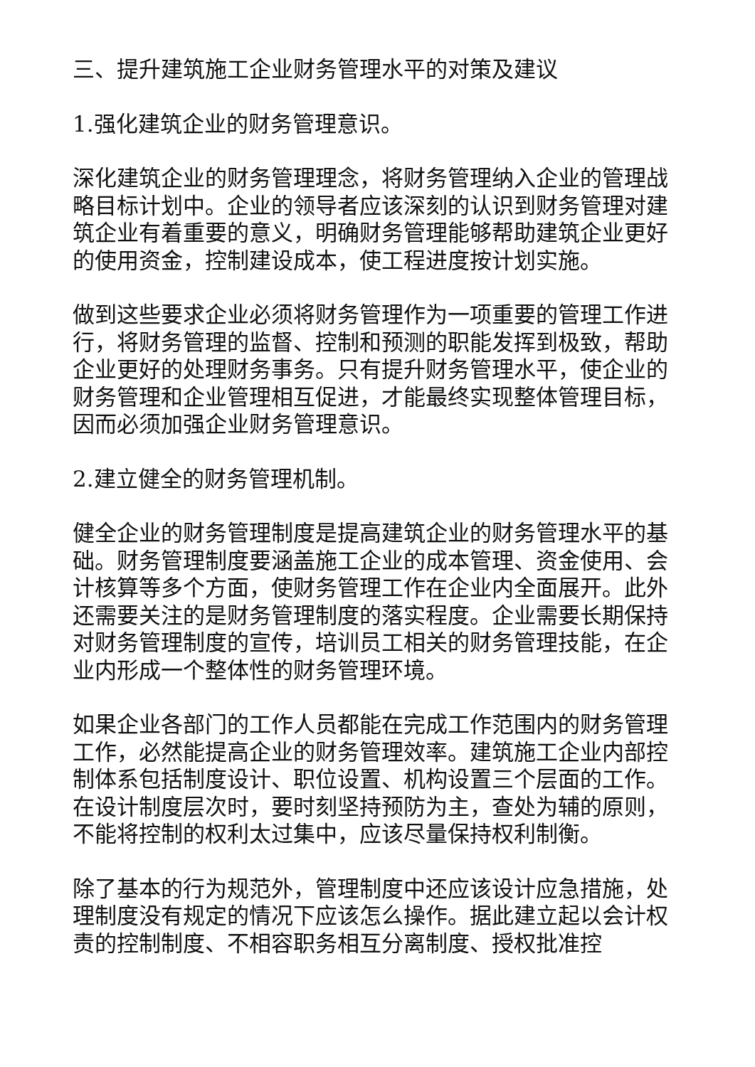三、提升建筑施工企业财务管理水平的对策及建议
1.强化建筑企业的财务管理意识。
深化建筑企业的财务管理理念，将财务管理纳入企业的管理战略目标计划中。企业的领导者应该深刻的认识到财务管理对建筑企业有着重要的意义，明确财务管理能够帮助建筑企业更好的使用资金，控制建设成本，使工程进度按计划实施。
做到这些要求企业必须将财务管理作为一项重要的管理工作进行，将财务管理的监督、控制和预测的职能发挥到极致，帮助企业更好的处理财务事务。只有提升财务管理水平，使企业的财务管理和企业管理相互促进，才能最终实现整体管理目标，因而必须加强企业财务管理意识。
2.建立健全的财务管理机制。
健全企业的财务管理制度是提高建筑企业的财务管理水平的基础。财务管理制度要涵盖施工企业的成本管理、资金使用、会计核算等多个方面，使财务管理工作在企业内全面展开。此外还需要关注的是财务管理制度的落实程度。企业需要长期保持对财务管理制度的宣传，培训员工相关的财务管理技能，在企业内形成一个整体性的财务管理环境。
如果企业各部门的工作人员都能在完成工作范围内的财务管理工作，必然能提高企业的财务管理效率。建筑施工企业内部控制体系包括制度设计、职位设置、机构设置三个层面的工作。在设计制度层次时，要时刻坚持预防为主，查处为辅的原则，不能将控制的权利太过集中，应该尽量保持权利制衡。
除了基本的行为规范外，管理制度中还应该设计应急措施，处理制度没有规定的情况下应该怎么操作。据此建立起以会计权责的控制制度、不相容职务相互分离制度、授权批准控